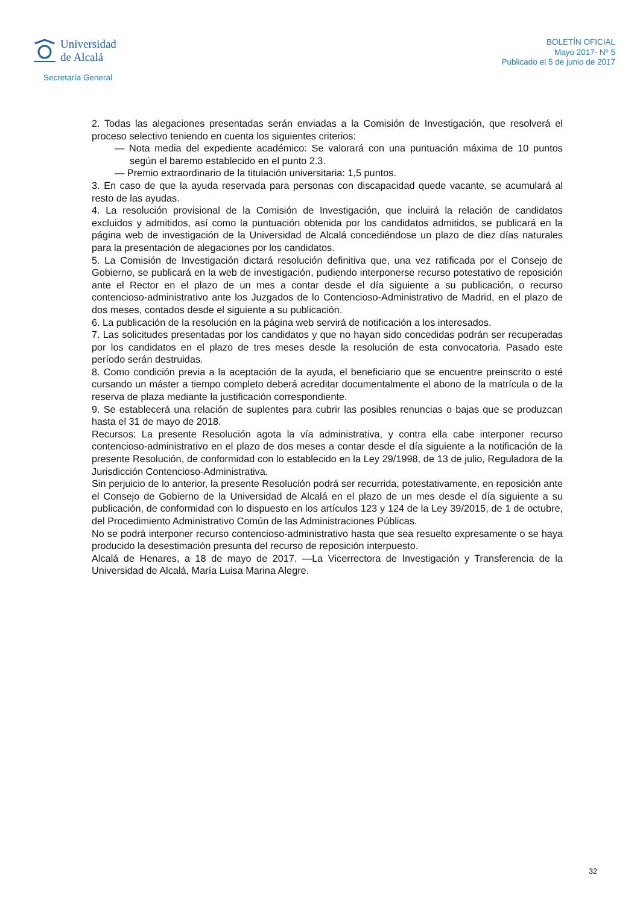Universidad
de Alcalá
Secretaría General
BOLETÍN OFICIAL
Mayo 2017- Nº 5
Publicado el 5 de junio de 2017
2. Todas las alegaciones presentadas serán enviadas a la Comisión de Investigación, que resolverá el proceso selectivo teniendo en cuenta los siguientes criterios:
— Nota media del expediente académico: Se valorará con una puntuación máxima de 10 puntos según el baremo establecido en el punto 2.3.
— Premio extraordinario de la titulación universitaria: 1,5 puntos.
3. En caso de que la ayuda reservada para personas con discapacidad quede vacante, se acumulará al resto de las ayudas.
4. La resolución provisional de la Comisión de Investigación, que incluirá la relación de candidatos excluidos y admitidos, así como la puntuación obtenida por los candidatos admitidos, se publicará en la página web de investigación de la Universidad de Alcalá concediéndose un plazo de diez días naturales para la presentación de alegaciones por los candidatos.
5. La Comisión de Investigación dictará resolución definitiva que, una vez ratificada por el Consejo de Gobierno, se publicará en la web de investigación, pudiendo interponerse recurso potestativo de reposición ante el Rector en el plazo de un mes a contar desde el día siguiente a su publicación, o recurso contencioso-administrativo ante los Juzgados de lo Contencioso-Administrativo de Madrid, en el plazo de dos meses, contados desde el siguiente a su publicación.
6. La publicación de la resolución en la página web servirá de notificación a los interesados.
7. Las solicitudes presentadas por los candidatos y que no hayan sido concedidas podrán ser recuperadas por los candidatos en el plazo de tres meses desde la resolución de esta convocatoria. Pasado este período serán destruidas.
8. Como condición previa a la aceptación de la ayuda, el beneficiario que se encuentre preinscrito o esté cursando un máster a tiempo completo deberá acreditar documentalmente el abono de la matrícula o de la reserva de plaza mediante la justificación correspondiente.
9. Se establecerá una relación de suplentes para cubrir las posibles renuncias o bajas que se produzcan hasta el 31 de mayo de 2018.
Recursos: La presente Resolución agota la vía administrativa, y contra ella cabe interponer recurso contencioso-administrativo en el plazo de dos meses a contar desde el día siguiente a la notificación de la presente Resolución, de conformidad con lo establecido en la Ley 29/1998, de 13 de julio, Reguladora de la Jurisdicción Contencioso-Administrativa.
Sin perjuicio de lo anterior, la presente Resolución podrá ser recurrida, potestativamente, en reposición ante el Consejo de Gobierno de la Universidad de Alcalá en el plazo de un mes desde el día siguiente a su publicación, de conformidad con lo dispuesto en los artículos 123 y 124 de la Ley 39/2015, de 1 de octubre, del Procedimiento Administrativo Común de las Administraciones Públicas.
No se podrá interponer recurso contencioso-administrativo hasta que sea resuelto expresamente o se haya producido la desestimación presunta del recurso de reposición interpuesto.
Alcalá de Henares, a 18 de mayo de 2017. —La Vicerrectora de Investigación y Transferencia de la Universidad de Alcalá, María Luisa Marina Alegre.
32